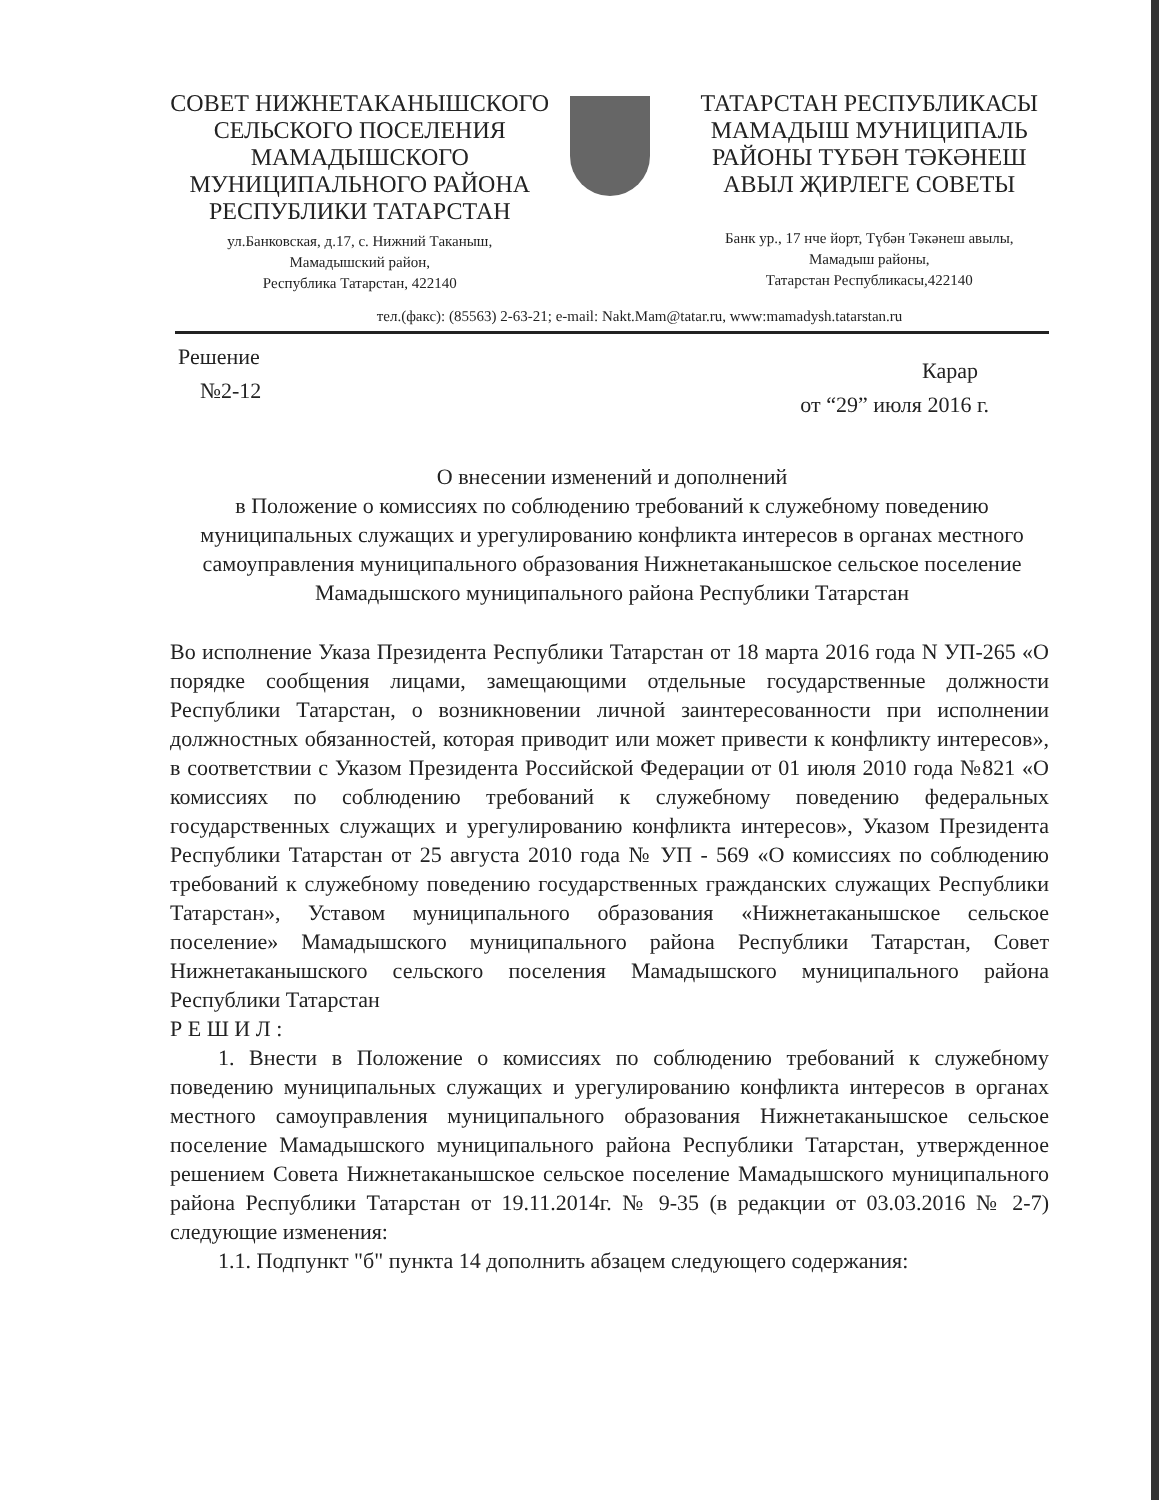СОВЕТ НИЖНЕТАКАНЫШСКОГО
СЕЛЬСКОГО ПОСЕЛЕНИЯ
МАМАДЫШСКОГО
МУНИЦИПАЛЬНОГО РАЙОНА
РЕСПУБЛИКИ ТАТАРСТАН
ул.Банковская, д.17, с. Нижний Таканыш,
Мамадышский район,
Республика Татарстан, 422140
ТАТАРСТАН РЕСПУБЛИКАСЫ
МАМАДЫШ МУНИЦИПАЛЬ
РАЙОНЫ ТҮБӘН ТӘКӘНЕШ
АВЫЛ ҖИРЛЕГЕ СОВЕТЫ
Банк ур., 17 нче йорт, Түбән Тәкәнеш авылы,
Мамадыш районы,
Татарстан Республикасы,422140
тел.(факс): (85563) 2-63-21; e-mail: Nakt.Mam@tatar.ru, www:mamadysh.tatarstan.ru
Решение
№2-12
Карар
от “29” июля 2016 г.
О внесении изменений и дополнений
в Положение о комиссиях по соблюдению требований к служебному поведению муниципальных служащих и урегулированию конфликта интересов в органах местного самоуправления муниципального образования Нижнетаканышское сельское поселение Мамадышского муниципального района Республики Татарстан
Во исполнение Указа Президента Республики Татарстан от 18 марта 2016 года N УП-265 «О порядке сообщения лицами, замещающими отдельные государственные должности Республики Татарстан, о возникновении личной заинтересованности при исполнении должностных обязанностей, которая приводит или может привести к конфликту интересов», в соответствии с Указом Президента Российской Федерации от 01 июля 2010 года №821 «О комиссиях по соблюдению требований к служебному поведению федеральных государственных служащих и урегулированию конфликта интересов», Указом Президента Республики Татарстан от 25 августа 2010 года № УП - 569 «О комиссиях по соблюдению требований к служебному поведению государственных гражданских служащих Республики Татарстан», Уставом муниципального образования «Нижнетаканышское сельское поселение» Мамадышского муниципального района Республики Татарстан, Совет Нижнетаканышского сельского поселения Мамадышского муниципального района Республики Татарстан
Р Е Ш И Л :
1. Внести в Положение о комиссиях по соблюдению требований к служебному поведению муниципальных служащих и урегулированию конфликта интересов в органах местного самоуправления муниципального образования Нижнетаканышское сельское поселение Мамадышского муниципального района Республики Татарстан, утвержденное решением Совета Нижнетаканышское сельское поселение Мамадышского муниципального района Республики Татарстан от 19.11.2014г. № 9-35 (в редакции от 03.03.2016 № 2-7) следующие изменения:
1.1. Подпункт "б" пункта 14 дополнить абзацем следующего содержания: